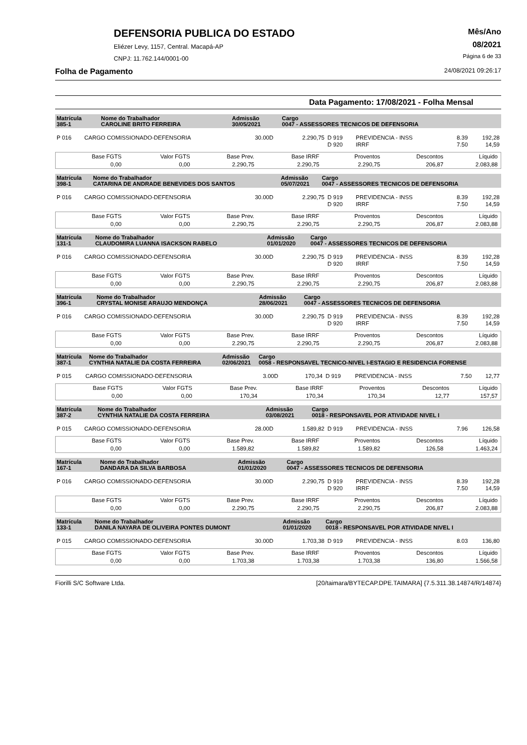DEFENSORIA PUBLICA DO ESTADO
Eliézer Levy, 1157, Central. Macapá-AP
CNPJ: 11.762.144/0001-00
Mês/Ano
08/2021
Página 6 de 33
Folha de Pagamento 24/08/2021 09:26:17
Data Pagamento: 17/08/2021 - Folha Mensal
| Matrícula 385-1 | Nome do Trabalhador CAROLINE BRITO FERREIRA | Admissão 30/05/2021 | Cargo 0047 - ASSESSORES TECNICOS DE DEFENSORIA |
| P 016 | CARGO COMISSIONADO-DEFENSORIA | 30.00D | 2.290,75 | D 919 | PREVIDENCIA - INSS | 8.39 | 192,28 |
| | | | | D 920 | IRRF | 7.50 | 14,59 |
| Base FGTS | Valor FGTS | Base Prev. | Base IRRF | Proventos | Descontos | Líquido |
| 0,00 | 0,00 | 2.290,75 | 2.290,75 | 2.290,75 | 206,87 | 2.083,88 |
| Matrícula 398-1 | Nome do Trabalhador CATARINA DE ANDRADE BENEVIDES DOS SANTOS | Admissão 05/07/2021 | Cargo 0047 - ASSESSORES TECNICOS DE DEFENSORIA |
| P 016 | CARGO COMISSIONADO-DEFENSORIA | 30.00D | 2.290,75 | D 919 | PREVIDENCIA - INSS | 8.39 | 192,28 |
| | | | | D 920 | IRRF | 7.50 | 14,59 |
| Base FGTS | Valor FGTS | Base Prev. | Base IRRF | Proventos | Descontos | Líquido |
| 0,00 | 0,00 | 2.290,75 | 2.290,75 | 2.290,75 | 206,87 | 2.083,88 |
| Matrícula 131-1 | Nome do Trabalhador CLAUDOMIRA LUANNA ISACKSON RABELO | Admissão 01/01/2020 | Cargo 0047 - ASSESSORES TECNICOS DE DEFENSORIA |
| P 016 | CARGO COMISSIONADO-DEFENSORIA | 30.00D | 2.290,75 | D 919 | PREVIDENCIA - INSS | 8.39 | 192,28 |
| | | | | D 920 | IRRF | 7.50 | 14,59 |
| Base FGTS | Valor FGTS | Base Prev. | Base IRRF | Proventos | Descontos | Líquido |
| 0,00 | 0,00 | 2.290,75 | 2.290,75 | 2.290,75 | 206,87 | 2.083,88 |
| Matrícula 396-1 | Nome do Trabalhador CRYSTAL MONISE ARAUJO MENDONÇA | Admissão 28/06/2021 | Cargo 0047 - ASSESSORES TECNICOS DE DEFENSORIA |
| P 016 | CARGO COMISSIONADO-DEFENSORIA | 30.00D | 2.290,75 | D 919 | PREVIDENCIA - INSS | 8.39 | 192,28 |
| | | | | D 920 | IRRF | 7.50 | 14,59 |
| Base FGTS | Valor FGTS | Base Prev. | Base IRRF | Proventos | Descontos | Líquido |
| 0,00 | 0,00 | 2.290,75 | 2.290,75 | 2.290,75 | 206,87 | 2.083,88 |
| Matrícula 387-1 | Nome do Trabalhador CYNTHIA NATALIE DA COSTA FERREIRA | Admissão 02/06/2021 | Cargo 0058 - RESPONSAVEL TECNICO-NIVEL I-ESTAGIO E RESIDENCIA FORENSE |
| P 015 | CARGO COMISSIONADO-DEFENSORIA | 3.00D | 170,34 | D 919 | PREVIDENCIA - INSS | 7.50 | 12,77 |
| Base FGTS | Valor FGTS | Base Prev. | Base IRRF | Proventos | Descontos | Líquido |
| 0,00 | 0,00 | 170,34 | 170,34 | 170,34 | 12,77 | 157,57 |
| Matrícula 387-2 | Nome do Trabalhador CYNTHIA NATALIE DA COSTA FERREIRA | Admissão 03/08/2021 | Cargo 0018 - RESPONSAVEL POR ATIVIDADE NIVEL I |
| P 015 | CARGO COMISSIONADO-DEFENSORIA | 28.00D | 1.589,82 | D 919 | PREVIDENCIA - INSS | 7.96 | 126,58 |
| Base FGTS | Valor FGTS | Base Prev. | Base IRRF | Proventos | Descontos | Líquido |
| 0,00 | 0,00 | 1.589,82 | 1.589,82 | 1.589,82 | 126,58 | 1.463,24 |
| Matrícula 167-1 | Nome do Trabalhador DANDARA DA SILVA BARBOSA | Admissão 01/01/2020 | Cargo 0047 - ASSESSORES TECNICOS DE DEFENSORIA |
| P 016 | CARGO COMISSIONADO-DEFENSORIA | 30.00D | 2.290,75 | D 919 | PREVIDENCIA - INSS | 8.39 | 192,28 |
| | | | | D 920 | IRRF | 7.50 | 14,59 |
| Base FGTS | Valor FGTS | Base Prev. | Base IRRF | Proventos | Descontos | Líquido |
| 0,00 | 0,00 | 2.290,75 | 2.290,75 | 2.290,75 | 206,87 | 2.083,88 |
| Matrícula 133-1 | Nome do Trabalhador DANILA NAYARA DE OLIVEIRA PONTES DUMONT | Admissão 01/01/2020 | Cargo 0018 - RESPONSAVEL POR ATIVIDADE NIVEL I |
| P 015 | CARGO COMISSIONADO-DEFENSORIA | 30.00D | 1.703,38 | D 919 | PREVIDENCIA - INSS | 8.03 | 136,80 |
| Base FGTS | Valor FGTS | Base Prev. | Base IRRF | Proventos | Descontos | Líquido |
| 0,00 | 0,00 | 1.703,38 | 1.703,38 | 1.703,38 | 136,80 | 1.566,58 |
Fiorilli S/C Software Ltda. [20/taimara/BYTECAP.DPE.TAIMARA] {7.5.311.38.14874/R/14874}